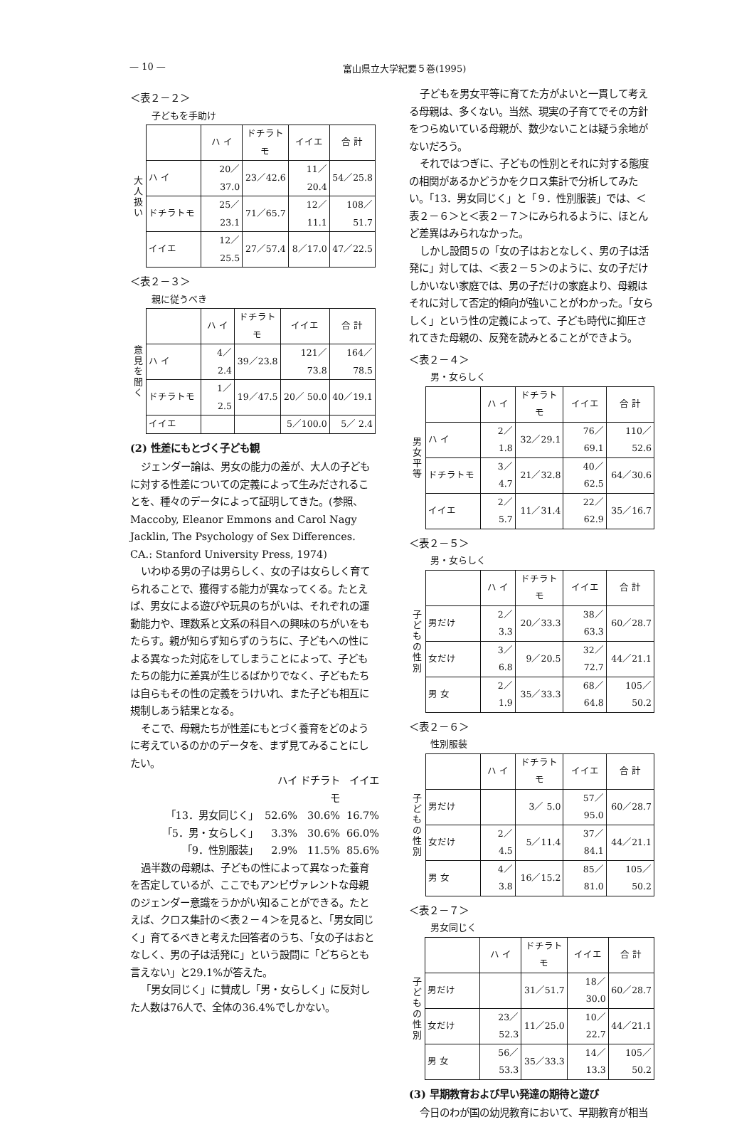— 10 — 富山県立大学紀要５巻(1995)
＜表２－２＞
子どもを手助け
大
人
扱
い
| | ハ イ | ドチラトモ | イイエ | 合 計 |
| --- | --- | --- | --- | --- |
| ハ イ | 20／37.0 | 23／42.6 | 11／20.4 | 54／25.8 |
| ドチラトモ | 25／23.1 | 71／65.7 | 12／11.1 | 108／51.7 |
| イイエ | 12／25.5 | 27／57.4 | 8／17.0 | 47／22.5 |
＜表２－３＞
親に従うべき
意
見
を
聞
く
| | ハ イ | ドチラトモ | イイエ | 合 計 |
| --- | --- | --- | --- | --- |
| ハ イ | 4／ 2.4 | 39／23.8 | 121／ 73.8 | 164／78.5 |
| ドチラトモ | 1／ 2.5 | 19／47.5 | 20／ 50.0 | 40／19.1 |
| イイエ | | | 5／100.0 | 5／ 2.4 |
(2) 性差にもとづく子ども観
ジェンダー論は、男女の能力の差が、大人の子どもに対する性差についての定義によって生みだされることを、種々のデータによって証明してきた。(参照、Maccoby, Eleanor Emmons and Carol Nagy Jacklin, The Psychology of Sex Differences. CA.: Stanford University Press, 1974)
いわゆる男の子は男らしく、女の子は女らしく育てられることで、獲得する能力が異なってくる。たとえば、男女による遊びや玩具のちがいは、それぞれの運動能力や、理数系と文系の科目への興味のちがいをもたらす。親が知らず知らずのうちに、子どもへの性による異なった対応をしてしまうことによって、子どもたちの能力に差異が生じるばかりでなく、子どもたちは自らもその性の定義をうけいれ、また子ども相互に規制しあう結果となる。
そこで、母親たちが性差にもとづく養育をどのように考えているのかのデータを、まず見てみることにしたい。
ハイ ドチラトモ イイエ 「13．男女同じく」 52.6% 30.6% 16.7% 「5．男・女らしく」 3.3% 30.6% 66.0% 「9．性別服装」 2.9% 11.5% 85.6%
過半数の母親は、子どもの性によって異なった養育を否定しているが、ここでもアンビヴァレントな母親のジェンダー意識をうかがい知ることができる。たとえば、クロス集計の＜表２－４＞を見ると、「男女同じく」育てるべきと考えた回答者のうち、「女の子はおとなしく、男の子は活発に」という設問に「どちらとも言えない」と29.1%が答えた。
「男女同じく」に賛成し「男・女らしく」に反対した人数は76人で、全体の36.4%でしかない。
子どもを男女平等に育てた方がよいと一貫して考える母親は、多くない。当然、現実の子育てでその方針をつらぬいている母親が、数少ないことは疑う余地がないだろう。
それではつぎに、子どもの性別とそれに対する態度の相関があるかどうかをクロス集計で分析してみたい。「13．男女同じく」と「９．性別服装」では、＜表２－６＞と＜表２－７＞にみられるように、ほとんど差異はみられなかった。
しかし設問５の「女の子はおとなしく、男の子は活発に」対しては、＜表２－５＞のように、女の子だけしかいない家庭では、男の子だけの家庭より、母親はそれに対して否定的傾向が強いことがわかった。「女らしく」という性の定義によって、子ども時代に抑圧されてきた母親の、反発を読みとることができよう。
＜表２－４＞
男・女らしく
男
女
平
等
| | ハ イ | ドチラトモ | イイエ | 合 計 |
| --- | --- | --- | --- | --- |
| ハ イ | 2／ 1.8 | 32／29.1 | 76／69.1 | 110／52.6 |
| ドチラトモ | 3／ 4.7 | 21／32.8 | 40／62.5 | 64／30.6 |
| イイエ | 2／ 5.7 | 11／31.4 | 22／62.9 | 35／16.7 |
＜表２－５＞
男・女らしく
子
ど
も
の
性
別
| | ハ イ | ドチラトモ | イイエ | 合 計 |
| --- | --- | --- | --- | --- |
| 男だけ | 2／ 3.3 | 20／33.3 | 38／63.3 | 60／28.7 |
| 女だけ | 3／ 6.8 | 9／20.5 | 32／72.7 | 44／21.1 |
| 男 女 | 2／ 1.9 | 35／33.3 | 68／64.8 | 105／50.2 |
＜表２－６＞
性別服装
子
ど
も
の
性
別
| | ハ イ | ドチラトモ | イイエ | 合 計 |
| --- | --- | --- | --- | --- |
| 男だけ | | 3／ 5.0 | 57／95.0 | 60／28.7 |
| 女だけ | 2／ 4.5 | 5／11.4 | 37／84.1 | 44／21.1 |
| 男 女 | 4／ 3.8 | 16／15.2 | 85／81.0 | 105／50.2 |
＜表２－７＞
男女同じく
子
ど
も
の
性
別
| | ハ イ | ドチラトモ | イイエ | 合 計 |
| --- | --- | --- | --- | --- |
| 男だけ | | 31／51.7 | 18／30.0 | 60／28.7 |
| 女だけ | 23／52.3 | 11／25.0 | 10／22.7 | 44／21.1 |
| 男 女 | 56／53.3 | 35／33.3 | 14／13.3 | 105／50.2 |
(3) 早期教育および早い発達の期待と遊び
今日のわが国の幼児教育において、早期教育が相当